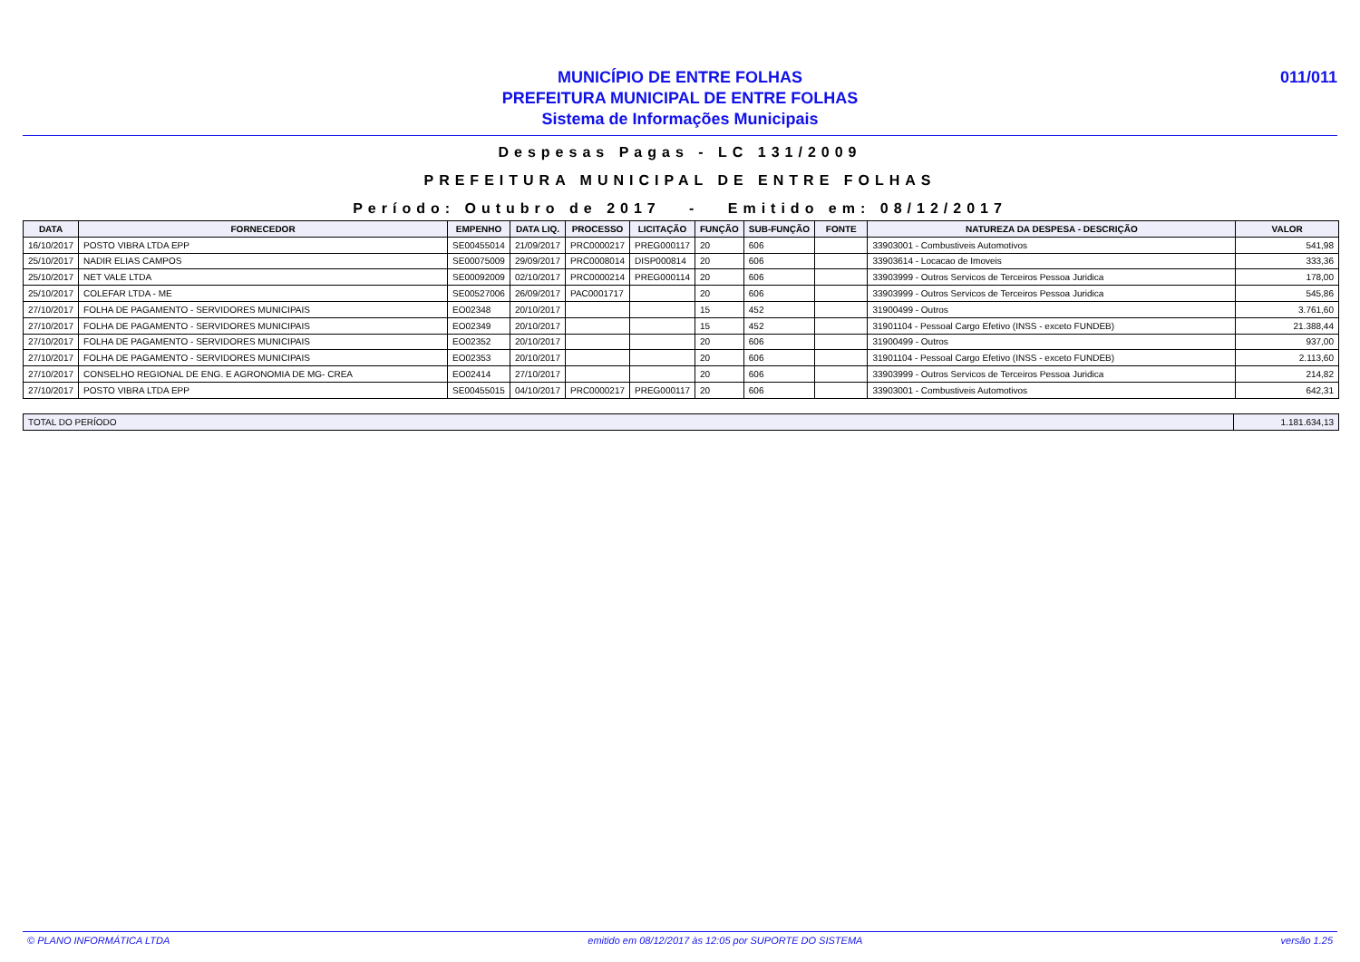MUNICÍPIO DE ENTRE FOLHAS
PREFEITURA MUNICIPAL DE ENTRE FOLHAS
Sistema de Informações Municipais
011/011
Despesas Pagas - LC 131/2009
PREFEITURA MUNICIPAL DE ENTRE FOLHAS
Período: Outubro de 2017 - Emitido em: 08/12/2017
| DATA | FORNECEDOR | EMPENHO | DATA LIQ. | PROCESSO | LICITAÇÃO | FUNÇÃO | SUB-FUNÇÃO | FONTE | NATUREZA DA DESPESA - DESCRIÇÃO | VALOR |
| --- | --- | --- | --- | --- | --- | --- | --- | --- | --- | --- |
| 16/10/2017 | POSTO VIBRA LTDA EPP | SE00455014 | 21/09/2017 | PRC0000217 | PREG000117 | 20 | 606 | | 33903001 - Combustiveis Automotivos | 541,98 |
| 25/10/2017 | NADIR ELIAS CAMPOS | SE00075009 | 29/09/2017 | PRC0008014 | DISP000814 | 20 | 606 | | 33903614 - Locacao de Imoveis | 333,36 |
| 25/10/2017 | NET VALE LTDA | SE00092009 | 02/10/2017 | PRC0000214 | PREG000114 | 20 | 606 | | 33903999 - Outros Servicos de Terceiros Pessoa Juridica | 178,00 |
| 25/10/2017 | COLEFAR LTDA - ME | SE00527006 | 26/09/2017 | PAC0001717 | | 20 | 606 | | 33903999 - Outros Servicos de Terceiros Pessoa Juridica | 545,86 |
| 27/10/2017 | FOLHA DE PAGAMENTO - SERVIDORES MUNICIPAIS | EO02348 | 20/10/2017 | | | 15 | 452 | | 31900499 - Outros | 3.761,60 |
| 27/10/2017 | FOLHA DE PAGAMENTO - SERVIDORES MUNICIPAIS | EO02349 | 20/10/2017 | | | 15 | 452 | | 31901104 - Pessoal Cargo Efetivo (INSS - exceto FUNDEB) | 21.388,44 |
| 27/10/2017 | FOLHA DE PAGAMENTO - SERVIDORES MUNICIPAIS | EO02352 | 20/10/2017 | | | 20 | 606 | | 31900499 - Outros | 937,00 |
| 27/10/2017 | FOLHA DE PAGAMENTO - SERVIDORES MUNICIPAIS | EO02353 | 20/10/2017 | | | 20 | 606 | | 31901104 - Pessoal Cargo Efetivo (INSS - exceto FUNDEB) | 2.113,60 |
| 27/10/2017 | CONSELHO REGIONAL DE ENG. E AGRONOMIA DE MG- CREA | EO02414 | 27/10/2017 | | | 20 | 606 | | 33903999 - Outros Servicos de Terceiros Pessoa Juridica | 214,82 |
| 27/10/2017 | POSTO VIBRA LTDA EPP | SE00455015 | 04/10/2017 | PRC0000217 | PREG000117 | 20 | 606 | | 33903001 - Combustiveis Automotivos | 642,31 |
| TOTAL DO PERÍODO | 1.181.634,13 |
© PLANO INFORMÁTICA LTDA emitido em 08/12/2017 às 12:05 por SUPORTE DO SISTEMA versão 1.25